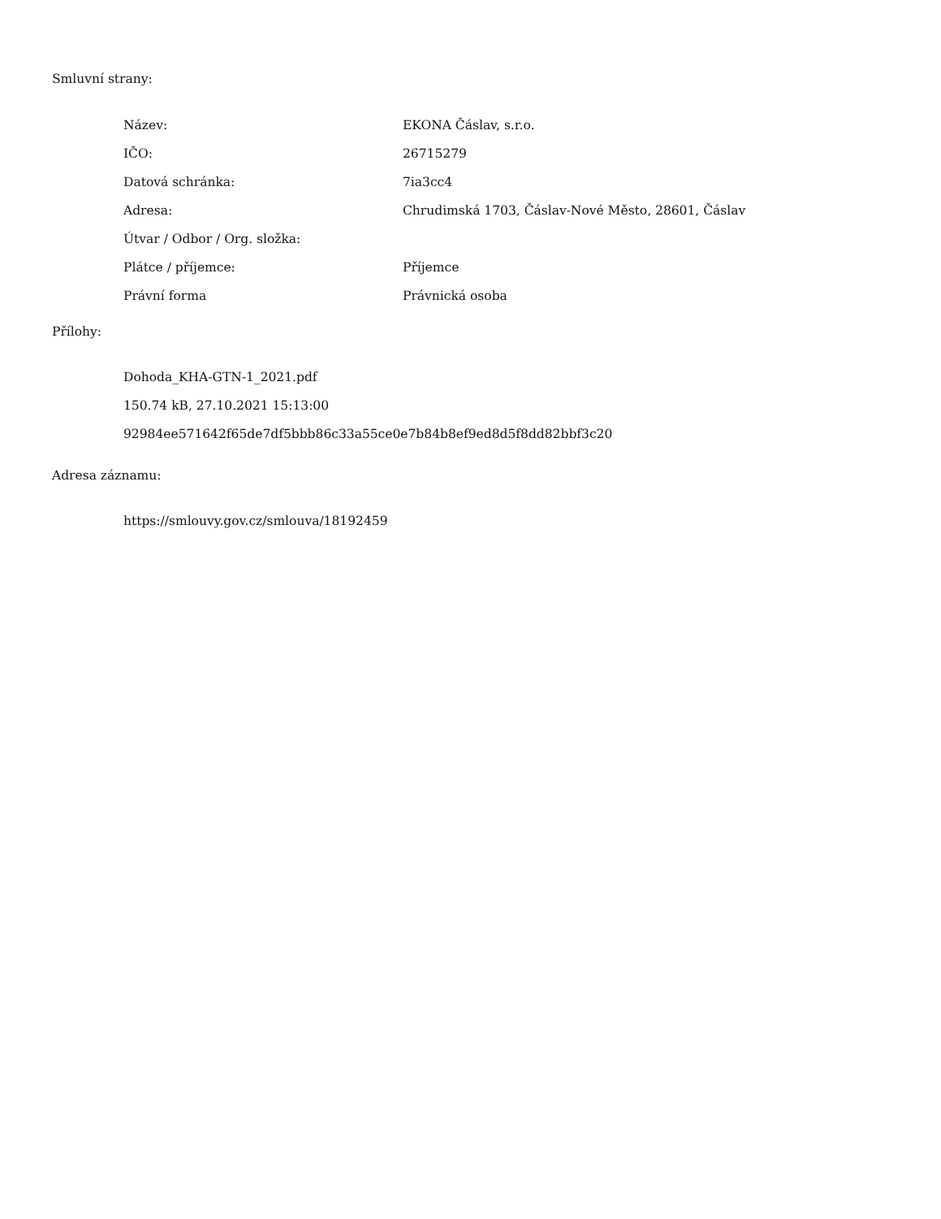Smluvní strany:
| Název: | EKONA Čáslav, s.r.o. |
| IČO: | 26715279 |
| Datová schránka: | 7ia3cc4 |
| Adresa: | Chrudimská 1703, Čáslav-Nové Město, 28601, Čáslav |
| Útvar / Odbor / Org. složka: | |
| Plátce / příjemce: | Příjemce |
| Právní forma | Právnická osoba |
Přílohy:
Dohoda_KHA-GTN-1_2021.pdf
150.74 kB, 27.10.2021 15:13:00
92984ee571642f65de7df5bbb86c33a55ce0e7b84b8ef9ed8d5f8dd82bbf3c20
Adresa záznamu:
https://smlouvy.gov.cz/smlouva/18192459